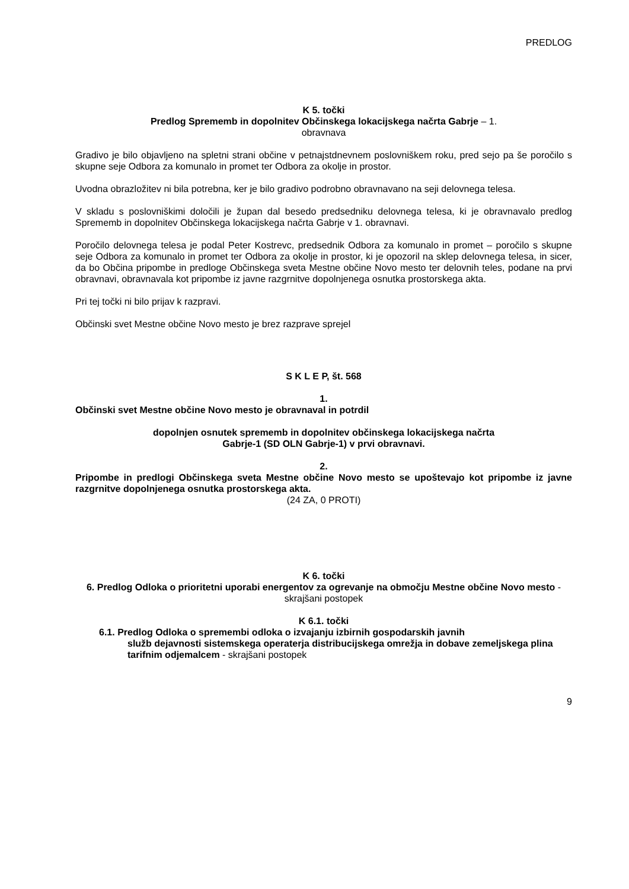PREDLOG
K 5. točki
Predlog Sprememb in dopolnitev Občinskega lokacijskega načrta Gabrje – 1.
obravnava
Gradivo je bilo objavljeno na spletni strani občine v petnajstdnevnem poslovniškem roku, pred sejo pa še poročilo s skupne seje Odbora za komunalo in promet ter Odbora za okolje in prostor.
Uvodna obrazložitev ni bila potrebna, ker je bilo gradivo podrobno obravnavano na seji delovnega telesa.
V skladu s poslovniškimi določili je župan dal besedo predsedniku delovnega telesa, ki je obravnavalo predlog Sprememb in dopolnitev Občinskega lokacijskega načrta Gabrje v 1. obravnavi.
Poročilo delovnega telesa je podal Peter Kostrevc, predsednik Odbora za komunalo in promet – poročilo s skupne seje Odbora za komunalo in promet ter Odbora za okolje in prostor, ki je opozoril na sklep delovnega telesa, in sicer, da bo Občina pripombe in predloge Občinskega sveta Mestne občine Novo mesto ter delovnih teles, podane na prvi obravnavi, obravnavala kot pripombe iz javne razgrnitve dopolnjenega osnutka prostorskega akta.
Pri tej točki ni bilo prijav k razpravi.
Občinski svet Mestne občine Novo mesto je brez razprave sprejel
S K L E P, št. 568
1.
Občinski svet Mestne občine Novo mesto je obravnaval in potrdil
dopolnjen osnutek sprememb in dopolnitev občinskega lokacijskega načrta
Gabrje-1 (SD OLN Gabrje-1) v prvi obravnavi.
2.
Pripombe in predlogi Občinskega sveta Mestne občine Novo mesto se upoštevajo kot pripombe iz javne razgrnitve dopolnjenega osnutka prostorskega akta.
(24 ZA, 0 PROTI)
K 6. točki
6. Predlog Odloka o prioritetni uporabi energentov za ogrevanje na območju Mestne občine Novo mesto - skrajšani postopek
K 6.1. točki
6.1. Predlog Odloka o spremembi odloka o izvajanju izbirnih gospodarskih javnih
služb dejavnosti sistemskega operaterja distribucijskega omrežja in dobave zemeljskega plina tarifnim odjemalcem - skrajšani postopek
9